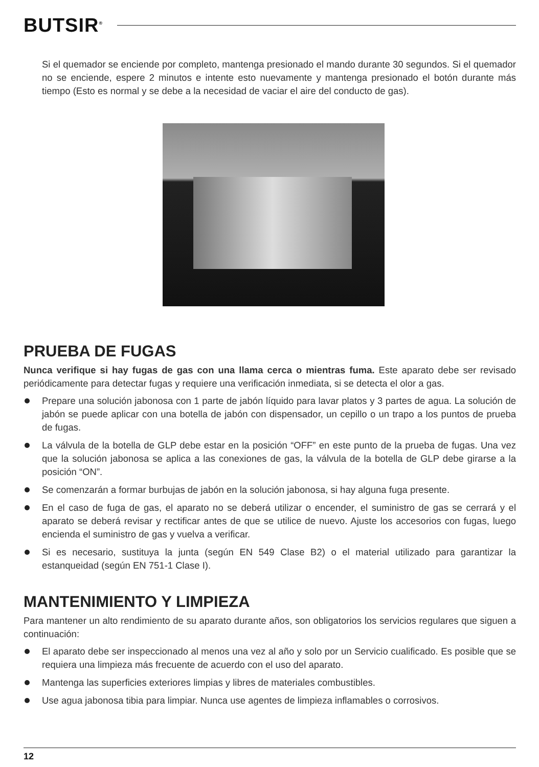BUTSIR<sup>®</sup>
Si el quemador se enciende por completo, mantenga presionado el mando durante 30 segundos. Si el quemador no se enciende, espere 2 minutos e intente esto nuevamente y mantenga presionado el botón durante más tiempo (Esto es normal y se debe a la necesidad de vaciar el aire del conducto de gas).
PRUEBA DE FUGAS
Nunca verifique si hay fugas de gas con una llama cerca o mientras fuma. Este aparato debe ser revisado periódicamente para detectar fugas y requiere una verificación inmediata, si se detecta el olor a gas.
Prepare una solución jabonosa con 1 parte de jabón líquido para lavar platos y 3 partes de agua. La solución de jabón se puede aplicar con una botella de jabón con dispensador, un cepillo o un trapo a los puntos de prueba de fugas.
La válvula de la botella de GLP debe estar en la posición “OFF” en este punto de la prueba de fugas. Una vez que la solución jabonosa se aplica a las conexiones de gas, la válvula de la botella de GLP debe girarse a la posición “ON”.
Se comenzarán a formar burbujas de jabón en la solución jabonosa, si hay alguna fuga presente.
En el caso de fuga de gas, el aparato no se deberá utilizar o encender, el suministro de gas se cerrará y el aparato se deberá revisar y rectificar antes de que se utilice de nuevo. Ajuste los accesorios con fugas, luego encienda el suministro de gas y vuelva a verificar.
Si es necesario, sustituya la junta (según EN 549 Clase B2) o el material utilizado para garantizar la estanqueidad (según EN 751-1 Clase I).
MANTENIMIENTO Y LIMPIEZA
Para mantener un alto rendimiento de su aparato durante años, son obligatorios los servicios regulares que siguen a continuación:
El aparato debe ser inspeccionado al menos una vez al año y solo por un Servicio cualificado. Es posible que se requiera una limpieza más frecuente de acuerdo con el uso del aparato.
Mantenga las superficies exteriores limpias y libres de materiales combustibles.
Use agua jabonosa tibia para limpiar. Nunca use agentes de limpieza inflamables o corrosivos.
12